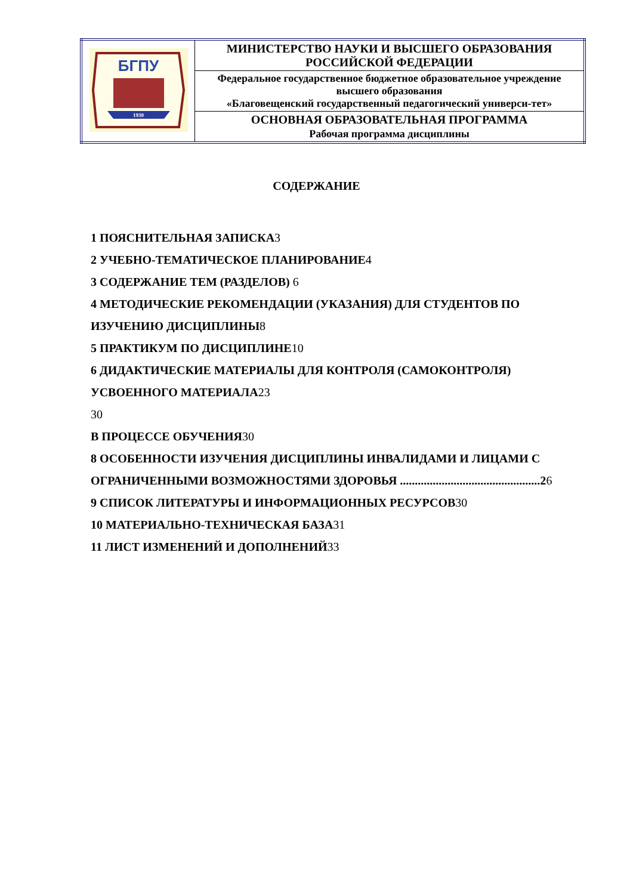| БГПУ 1930 | МИНИСТЕРСТВО НАУКИ И ВЫСШЕГО ОБРАЗОВАНИЯ РОССИЙСКОЙ ФЕДЕРАЦИИ |
| | Федеральное государственное бюджетное образовательное учреждение высшего образования «Благовещенский государственный педагогический универси-тет» |
| | ОСНОВНАЯ ОБРАЗОВАТЕЛЬНАЯ ПРОГРАММА Рабочая программа дисциплины |
СОДЕРЖАНИЕ
1 ПОЯСНИТЕЛЬНАЯ ЗАПИСКА 3
2 УЧЕБНО-ТЕМАТИЧЕСКОЕ ПЛАНИРОВАНИЕ 4
3 СОДЕРЖАНИЕ ТЕМ (РАЗДЕЛОВ) 6
4 МЕТОДИЧЕСКИЕ РЕКОМЕНДАЦИИ (УКАЗАНИЯ) ДЛЯ СТУДЕНТОВ ПО ИЗУЧЕНИЮ ДИСЦИПЛИНЫ 8
5 ПРАКТИКУМ ПО ДИСЦИПЛИНЕ 10
6 ДИДАКТИЧЕСКИЕ МАТЕРИАЛЫ ДЛЯ КОНТРОЛЯ (САМОКОНТРОЛЯ) УСВОЕННОГО МАТЕРИАЛА 23
30
В ПРОЦЕССЕ ОБУЧЕНИЯ 30
8 ОСОБЕННОСТИ ИЗУЧЕНИЯ ДИСЦИПЛИНЫ ИНВАЛИДАМИ И ЛИЦАМИ С ОГРАНИЧЕННЫМИ ВОЗМОЖНОСТЯМИ ЗДОРОВЬЯ ...............................................26
9 СПИСОК ЛИТЕРАТУРЫ И ИНФОРМАЦИОННЫХ РЕСУРСОВ 30
10 МАТЕРИАЛЬНО-ТЕХНИЧЕСКАЯ БАЗА 31
11 ЛИСТ ИЗМЕНЕНИЙ И ДОПОЛНЕНИЙ 33